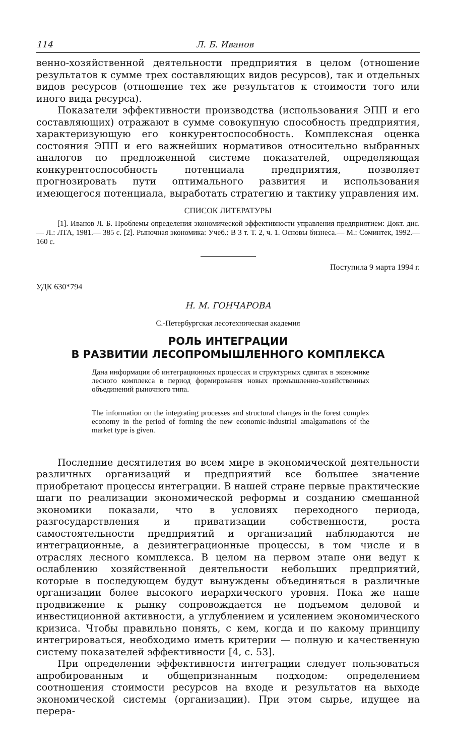114 Л. Б. Иванов
венно-хозяйственной деятельности предприятия в целом (отношение результатов к сумме трех составляющих видов ресурсов), так и отдельных видов ресурсов (отношение тех же результатов к стоимости того или иного вида ресурса).
Показатели эффективности производства (использования ЭПП и его составляющих) отражают в сумме совокупную способность предприятия, характеризующую его конкурентоспособность. Комплексная оценка состояния ЭПП и его важнейших нормативов относительно выбранных аналогов по предложенной системе показателей, определяющая конкурентоспособность потенциала предприятия, позволяет прогнозировать пути оптимального развития и использования имеющегося потенциала, выработать стратегию и тактику управления им.
СПИСОК ЛИТЕРАТУРЫ
[1]. Иванов Л. Б. Проблемы определения экономической эффективности управления предприятием: Докт. дис.— Л.: ЛТА, 1981.— 385 с. [2]. Рыночная экономика: Учеб.: В 3 т. Т. 2, ч. 1. Основы бизнеса.— М.: Соминтек, 1992.— 160 с.
Поступила 9 марта 1994 г.
УДК 630*794
Н. М. ГОНЧАРОВА
С.-Петербургская лесотехническая академия
РОЛЬ ИНТЕГРАЦИИ
В РАЗВИТИИ ЛЕСОПРОМЫШЛЕННОГО КОМПЛЕКСА
Дана информация об интеграционных процессах и структурных сдвигах в экономике лесного комплекса в период формирования новых промышленно-хозяйственных объединений рыночного типа.
The information on the integrating processes and structural changes in the forest complex economy in the period of forming the new economic-industrial amalgamations of the market type is given.
Последние десятилетия во всем мире в экономической деятельности различных организаций и предприятий все большее значение приобретают процессы интеграции. В нашей стране первые практические шаги по реализации экономической реформы и созданию смешанной экономики показали, что в условиях переходного периода, разгосударствления и приватизации собственности, роста самостоятельности предприятий и организаций наблюдаются не интеграционные, а дезинтеграционные процессы, в том числе и в отраслях лесного комплекса. В целом на первом этапе они ведут к ослаблению хозяйственной деятельности небольших предприятий, которые в последующем будут вынуждены объединяться в различные организации более высокого иерархического уровня. Пока же наше продвижение к рынку сопровождается не подъемом деловой и инвестиционной активности, а углублением и усилением экономического кризиса. Чтобы правильно понять, с кем, когда и по какому принципу интегрироваться, необходимо иметь критерии — полную и качественную систему показателей эффективности [4, с. 53].
При определении эффективности интеграции следует пользоваться апробированным и общепризнанным подходом: определением соотношения стоимости ресурсов на входе и результатов на выходе экономической системы (организации). При этом сырье, идущее на перера-